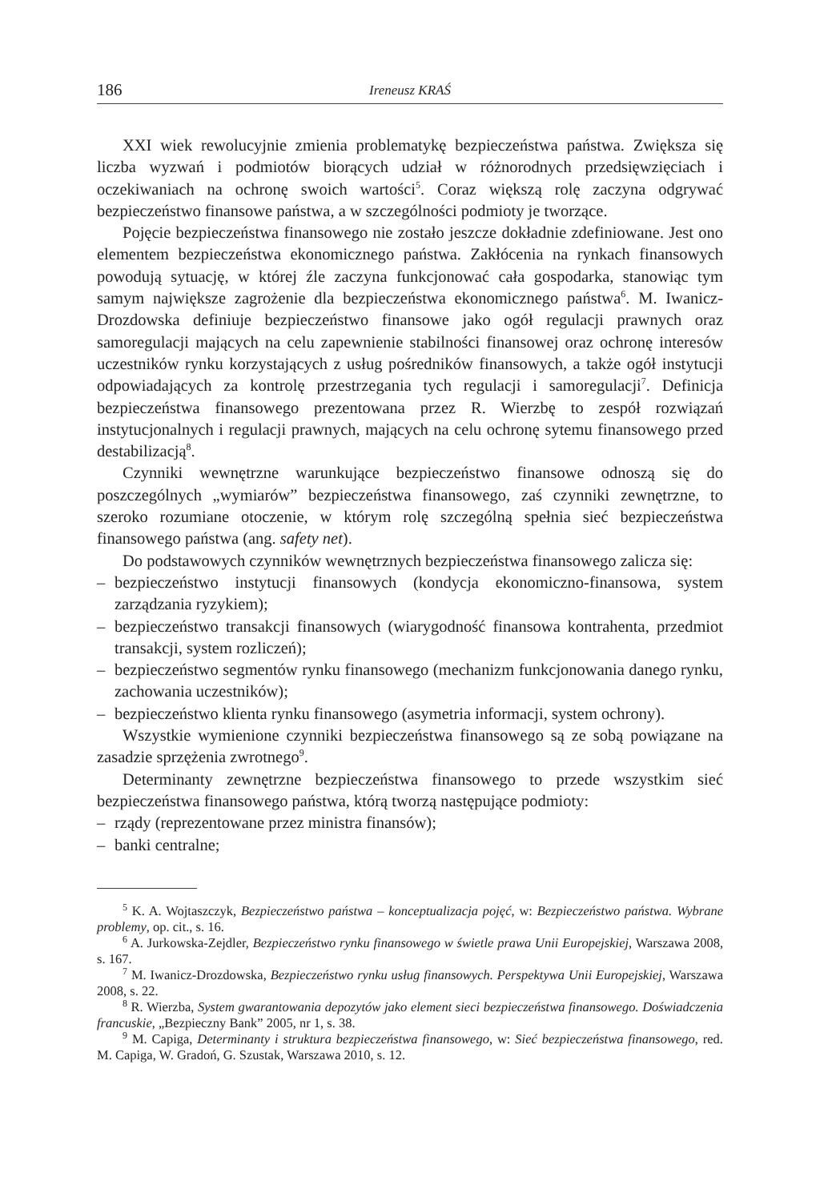186 Ireneusz KRAŚ
XXI wiek rewolucyjnie zmienia problematykę bezpieczeństwa państwa. Zwiększa się liczba wyzwań i podmiotów biorących udział w różnorodnych przedsięwzięciach i oczekiwaniach na ochronę swoich wartości<sup>5</sup>. Coraz większą rolę zaczyna odgrywać bezpieczeństwo finansowe państwa, a w szczególności podmioty je tworzące.
Pojęcie bezpieczeństwa finansowego nie zostało jeszcze dokładnie zdefiniowane. Jest ono elementem bezpieczeństwa ekonomicznego państwa. Zakłócenia na rynkach finansowych powodują sytuację, w której źle zaczyna funkcjonować cała gospodarka, stanowiąc tym samym największe zagrożenie dla bezpieczeństwa ekonomicznego państwa<sup>6</sup>. M. Iwanicz-Drozdowska definiuje bezpieczeństwo finansowe jako ogół regulacji prawnych oraz samoregulacji mających na celu zapewnienie stabilności finansowej oraz ochronę interesów uczestników rynku korzystających z usług pośredników finansowych, a także ogół instytucji odpowiadających za kontrolę przestrzegania tych regulacji i samoregulacji<sup>7</sup>. Definicja bezpieczeństwa finansowego prezentowana przez R. Wierzbę to zespół rozwiązań instytucjonalnych i regulacji prawnych, mających na celu ochronę sytemu finansowego przed destabilizacją<sup>8</sup>.
Czynniki wewnętrzne warunkujące bezpieczeństwo finansowe odnoszą się do poszczególnych „wymiarów” bezpieczeństwa finansowego, zaś czynniki zewnętrzne, to szeroko rozumiane otoczenie, w którym rolę szczególną spełnia sieć bezpieczeństwa finansowego państwa (ang. safety net).
Do podstawowych czynników wewnętrznych bezpieczeństwa finansowego zalicza się:
– bezpieczeństwo instytucji finansowych (kondycja ekonomiczno-finansowa, system zarządzania ryzykiem);
– bezpieczeństwo transakcji finansowych (wiarygodność finansowa kontrahenta, przedmiot transakcji, system rozliczeń);
– bezpieczeństwo segmentów rynku finansowego (mechanizm funkcjonowania danego rynku, zachowania uczestników);
– bezpieczeństwo klienta rynku finansowego (asymetria informacji, system ochrony).
Wszystkie wymienione czynniki bezpieczeństwa finansowego są ze sobą powiązane na zasadzie sprzężenia zwrotnego<sup>9</sup>.
Determinanty zewnętrzne bezpieczeństwa finansowego to przede wszystkim sieć bezpieczeństwa finansowego państwa, którą tworzą następujące podmioty:
– rządy (reprezentowane przez ministra finansów);
– banki centralne;
<sup>5</sup> K. A. Wojtaszczyk, Bezpieczeństwo państwa – konceptualizacja pojęć, w: Bezpieczeństwo państwa. Wybrane problemy, op. cit., s. 16.
<sup>6</sup> A. Jurkowska-Zejdler, Bezpieczeństwo rynku finansowego w świetle prawa Unii Europejskiej, Warszawa 2008, s. 167.
<sup>7</sup> M. Iwanicz-Drozdowska, Bezpieczeństwo rynku usług finansowych. Perspektywa Unii Europejskiej, Warszawa 2008, s. 22.
<sup>8</sup> R. Wierzba, System gwarantowania depozytów jako element sieci bezpieczeństwa finansowego. Doświadczenia francuskie, „Bezpieczny Bank” 2005, nr 1, s. 38.
<sup>9</sup> M. Capiga, Determinanty i struktura bezpieczeństwa finansowego, w: Sieć bezpieczeństwa finansowego, red. M. Capiga, W. Gradoń, G. Szustak, Warszawa 2010, s. 12.